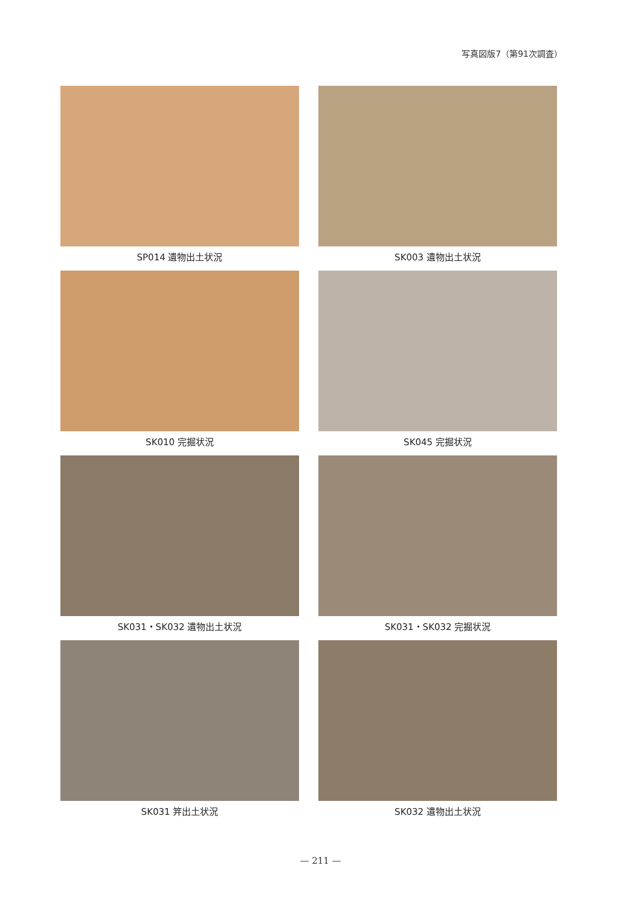写真図版7（第91次調査）
SP014 遺物出土状況
SK003 遺物出土状況
SK010 完掘状況
SK045 完掘状況
SK031・SK032 遺物出土状況
SK031・SK032 完掘状況
SK031 笄出土状況
SK032 遺物出土状況
— 211 —